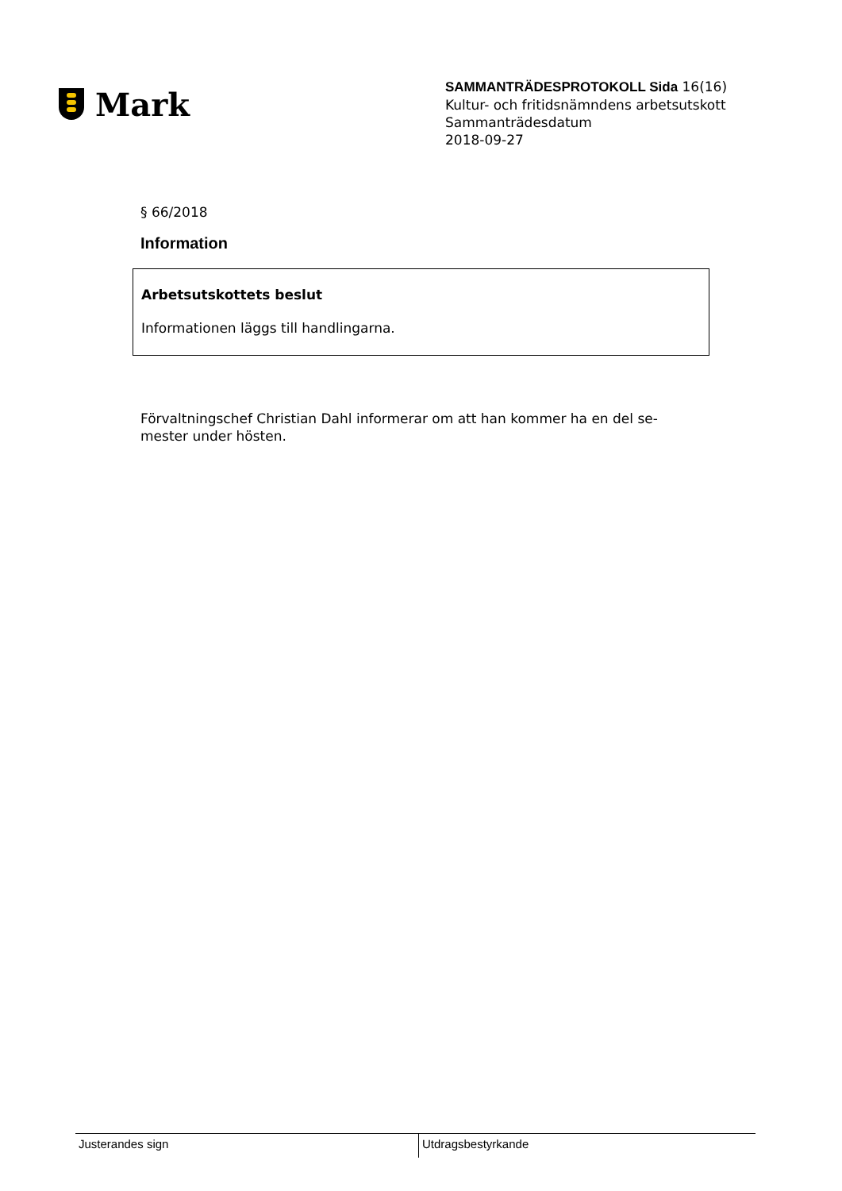Mark
SAMMANTRÄDESPROTOKOLL Sida 16(16)
Kultur- och fritidsnämndens arbetsutskott
Sammanträdesdatum
2018-09-27
§ 66/2018
Information
Arbetsutskottets beslut
Informationen läggs till handlingarna.
Förvaltningschef Christian Dahl informerar om att han kommer ha en del se-
mester under hösten.
Justerandes sign Utdragsbestyrkande